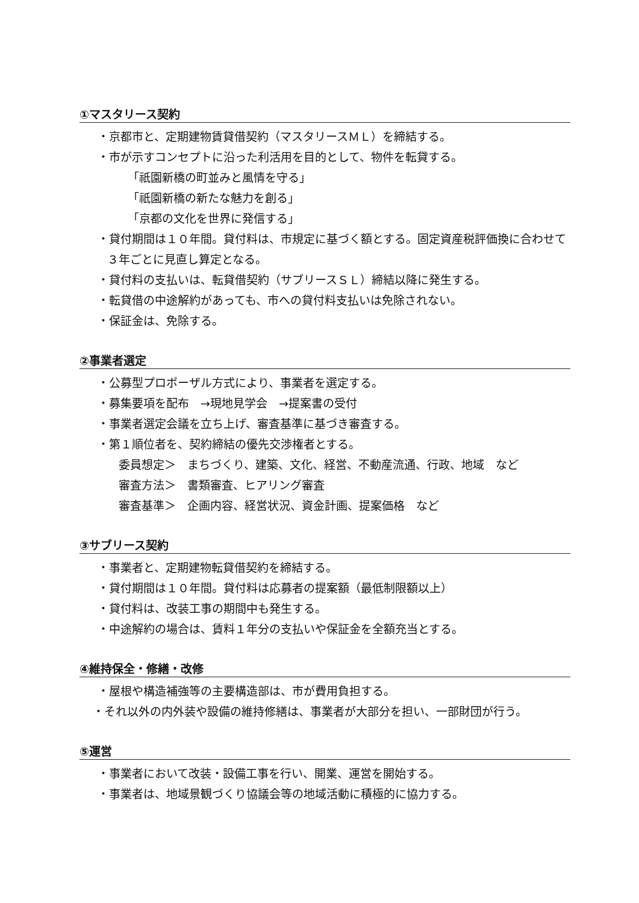①マスタリース契約
・京都市と、定期建物賃貸借契約（マスタリースＭＬ）を締結する。
・市が示すコンセプトに沿った利活用を目的として、物件を転貸する。
「祇園新橋の町並みと風情を守る」
「祇園新橋の新たな魅力を創る」
「京都の文化を世界に発信する」
・貸付期間は１０年間。貸付料は、市規定に基づく額とする。固定資産税評価換に合わせて３年ごとに見直し算定となる。
・貸付料の支払いは、転貸借契約（サブリースＳＬ）締結以降に発生する。
・転貸借の中途解約があっても、市への貸付料支払いは免除されない。
・保証金は、免除する。
②事業者選定
・公募型プロポーザル方式により、事業者を選定する。
・募集要項を配布　→現地見学会　→提案書の受付
・事業者選定会議を立ち上げ、審査基準に基づき審査する。
・第１順位者を、契約締結の優先交渉権者とする。
委員想定＞　まちづくり、建築、文化、経営、不動産流通、行政、地域　など
審査方法＞　書類審査、ヒアリング審査
審査基準＞　企画内容、経営状況、資金計画、提案価格　など
③サブリース契約
・事業者と、定期建物転貸借契約を締結する。
・貸付期間は１０年間。貸付料は応募者の提案額（最低制限額以上）
・貸付料は、改装工事の期間中も発生する。
・中途解約の場合は、賃料１年分の支払いや保証金を全額充当とする。
④維持保全・修繕・改修
・屋根や構造補強等の主要構造部は、市が費用負担する。
・それ以外の内外装や設備の維持修繕は、事業者が大部分を担い、一部財団が行う。
⑤運営
・事業者において改装・設備工事を行い、開業、運営を開始する。
・事業者は、地域景観づくり協議会等の地域活動に積極的に協力する。